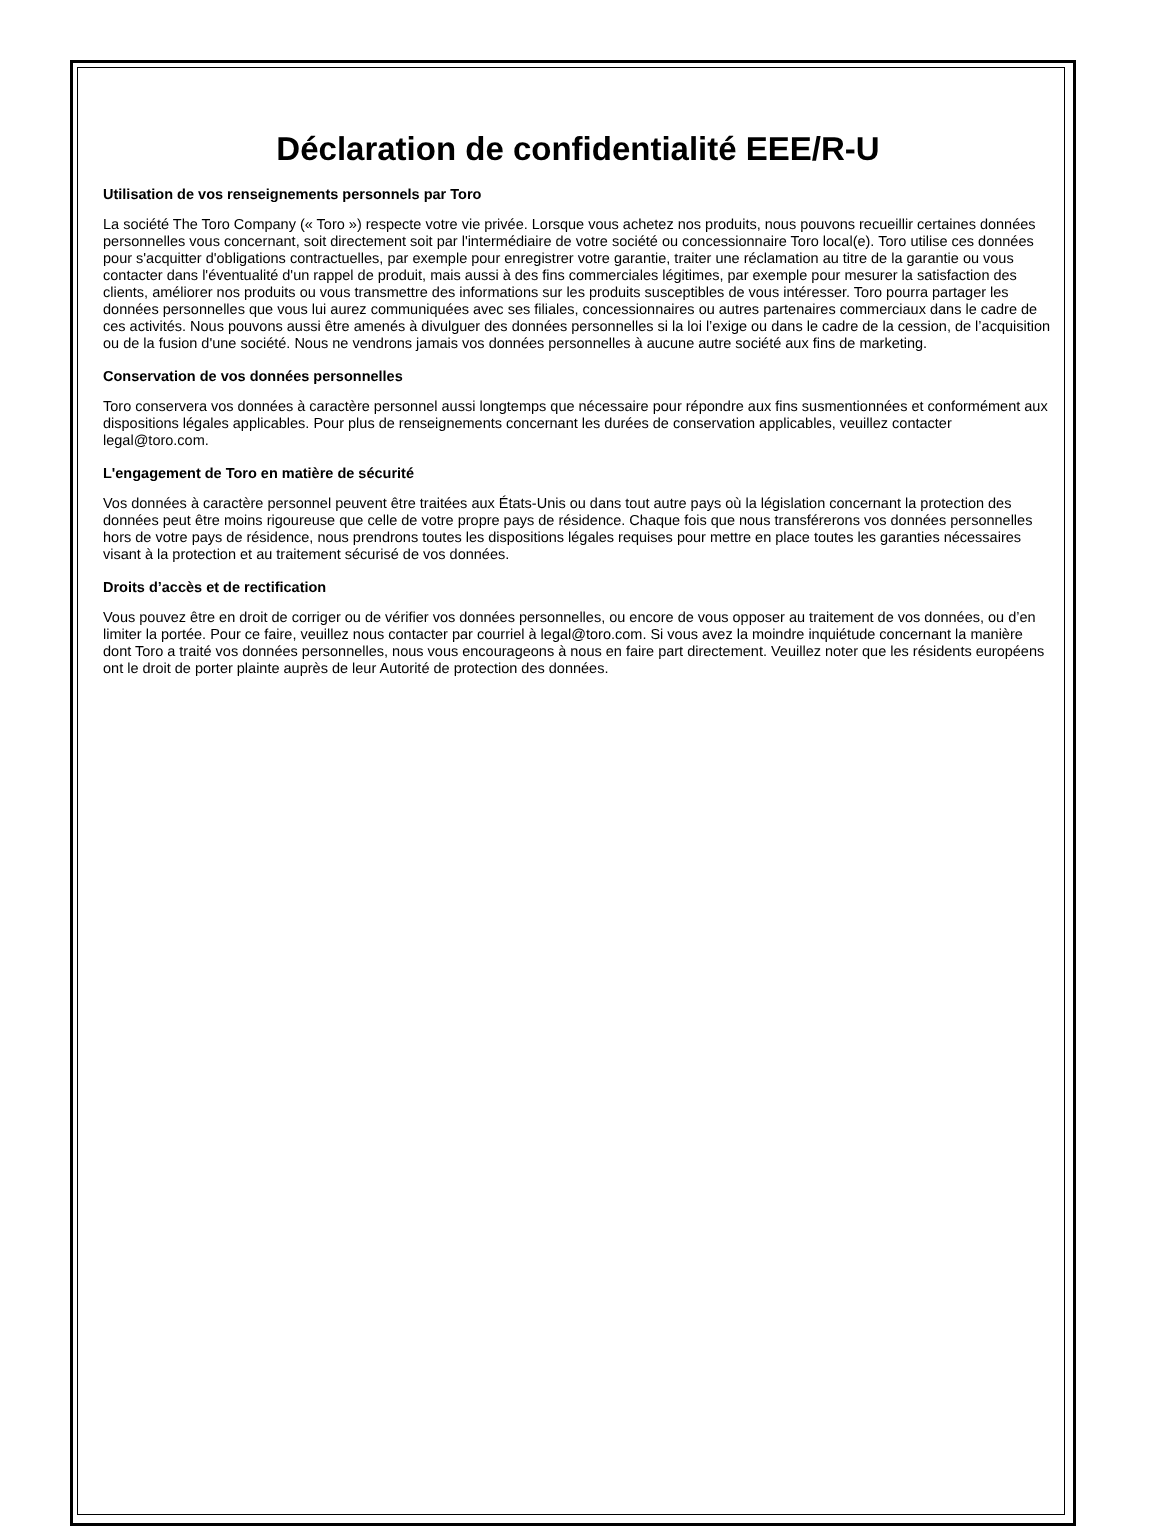Déclaration de confidentialité EEE/R-U
Utilisation de vos renseignements personnels par Toro
La société The Toro Company (« Toro ») respecte votre vie privée. Lorsque vous achetez nos produits, nous pouvons recueillir certaines données personnelles vous concernant, soit directement soit par l'intermédiaire de votre société ou concessionnaire Toro local(e). Toro utilise ces données pour s'acquitter d'obligations contractuelles, par exemple pour enregistrer votre garantie, traiter une réclamation au titre de la garantie ou vous contacter dans l'éventualité d'un rappel de produit, mais aussi à des fins commerciales légitimes, par exemple pour mesurer la satisfaction des clients, améliorer nos produits ou vous transmettre des informations sur les produits susceptibles de vous intéresser. Toro pourra partager les données personnelles que vous lui aurez communiquées avec ses filiales, concessionnaires ou autres partenaires commerciaux dans le cadre de ces activités. Nous pouvons aussi être amenés à divulguer des données personnelles si la loi l’exige ou dans le cadre de la cession, de l’acquisition ou de la fusion d'une société. Nous ne vendrons jamais vos données personnelles à aucune autre société aux fins de marketing.
Conservation de vos données personnelles
Toro conservera vos données à caractère personnel aussi longtemps que nécessaire pour répondre aux fins susmentionnées et conformément aux dispositions légales applicables. Pour plus de renseignements concernant les durées de conservation applicables, veuillez contacter legal@toro.com.
L'engagement de Toro en matière de sécurité
Vos données à caractère personnel peuvent être traitées aux États-Unis ou dans tout autre pays où la législation concernant la protection des données peut être moins rigoureuse que celle de votre propre pays de résidence. Chaque fois que nous transférerons vos données personnelles hors de votre pays de résidence, nous prendrons toutes les dispositions légales requises pour mettre en place toutes les garanties nécessaires visant à la protection et au traitement sécurisé de vos données.
Droits d’accès et de rectification
Vous pouvez être en droit de corriger ou de vérifier vos données personnelles, ou encore de vous opposer au traitement de vos données, ou d’en limiter la portée. Pour ce faire, veuillez nous contacter par courriel à legal@toro.com. Si vous avez la moindre inquiétude concernant la manière dont Toro a traité vos données personnelles, nous vous encourageons à nous en faire part directement. Veuillez noter que les résidents européens ont le droit de porter plainte auprès de leur Autorité de protection des données.